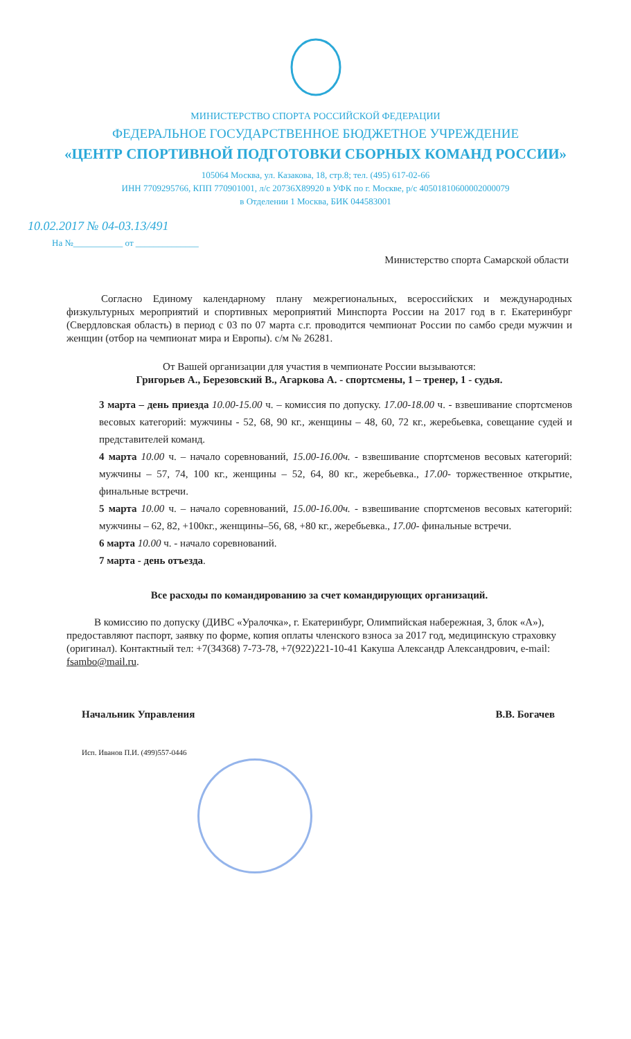МИНИСТЕРСТВО СПОРТА РОССИЙСКОЙ ФЕДЕРАЦИИ
ФЕДЕРАЛЬНОЕ ГОСУДАРСТВЕННОЕ БЮДЖЕТНОЕ УЧРЕЖДЕНИЕ
«ЦЕНТР СПОРТИВНОЙ ПОДГОТОВКИ СБОРНЫХ КОМАНД РОССИИ»
105064 Москва, ул. Казакова, 18, стр.8; тел. (495) 617-02-66
ИНН 7709295766, КПП 770901001, л/с 20736Х89920 в УФК по г. Москве, р/с 40501810600002000079
в Отделении 1 Москва, БИК 044583001
10.02.2017 № 04-03.13/491
На №___________ от ______________
Министерство спорта Самарской области
Согласно Единому календарному плану межрегиональных, всероссийских и международных физкультурных мероприятий и спортивных мероприятий Минспорта России на 2017 год в г. Екатеринбург (Свердловская область) в период с 03 по 07 марта с.г. проводится чемпионат России по самбо среди мужчин и женщин (отбор на чемпионат мира и Европы). с/м № 26281.
От Вашей организации для участия в чемпионате России вызываются:
Григорьев А., Березовский В., Агаркова А. - спортсмены, 1 – тренер, 1 - судья.
3 марта – день приезда 10.00-15.00 ч. – комиссия по допуску. 17.00-18.00 ч. - взвешивание спортсменов весовых категорий: мужчины - 52, 68, 90 кг., женщины – 48, 60, 72 кг., жеребьевка, совещание судей и представителей команд.
4 марта 10.00 ч. – начало соревнований, 15.00-16.00ч. - взвешивание спортсменов весовых категорий: мужчины – 57, 74, 100 кг., женщины – 52, 64, 80 кг., жеребьевка., 17.00- торжественное открытие, финальные встречи.
5 марта 10.00 ч. – начало соревнований, 15.00-16.00ч. - взвешивание спортсменов весовых категорий: мужчины – 62, 82, +100кг., женщины–56, 68, +80 кг., жеребьевка., 17.00- финальные встречи.
6 марта 10.00 ч. - начало соревнований.
7 марта - день отъезда.
Все расходы по командированию за счет командирующих организаций.
В комиссию по допуску (ДИВС «Уралочка», г. Екатеринбург, Олимпийская набережная, 3, блок «А»), предоставляют паспорт, заявку по форме, копия оплаты членского взноса за 2017 год, медицинскую страховку (оригинал). Контактный тел: +7(34368) 7-73-78, +7(922)221-10-41 Какуша Александр Александрович, e-mail: fsambo@mail.ru.
Начальник Управления В.В. Богачев
Исп. Иванов П.И. (499)557-0446